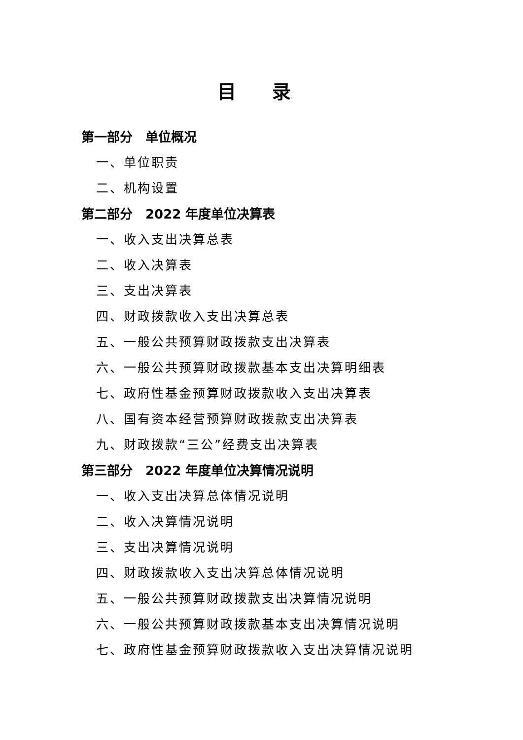目 录
第一部分　单位概况
一、单位职责
二、机构设置
第二部分　2022 年度单位决算表
一、收入支出决算总表
二、收入决算表
三、支出决算表
四、财政拨款收入支出决算总表
五、一般公共预算财政拨款支出决算表
六、一般公共预算财政拨款基本支出决算明细表
七、政府性基金预算财政拨款收入支出决算表
八、国有资本经营预算财政拨款支出决算表
九、财政拨款“三公”经费支出决算表
第三部分　2022 年度单位决算情况说明
一、收入支出决算总体情况说明
二、收入决算情况说明
三、支出决算情况说明
四、财政拨款收入支出决算总体情况说明
五、一般公共预算财政拨款支出决算情况说明
六、一般公共预算财政拨款基本支出决算情况说明
七、政府性基金预算财政拨款收入支出决算情况说明